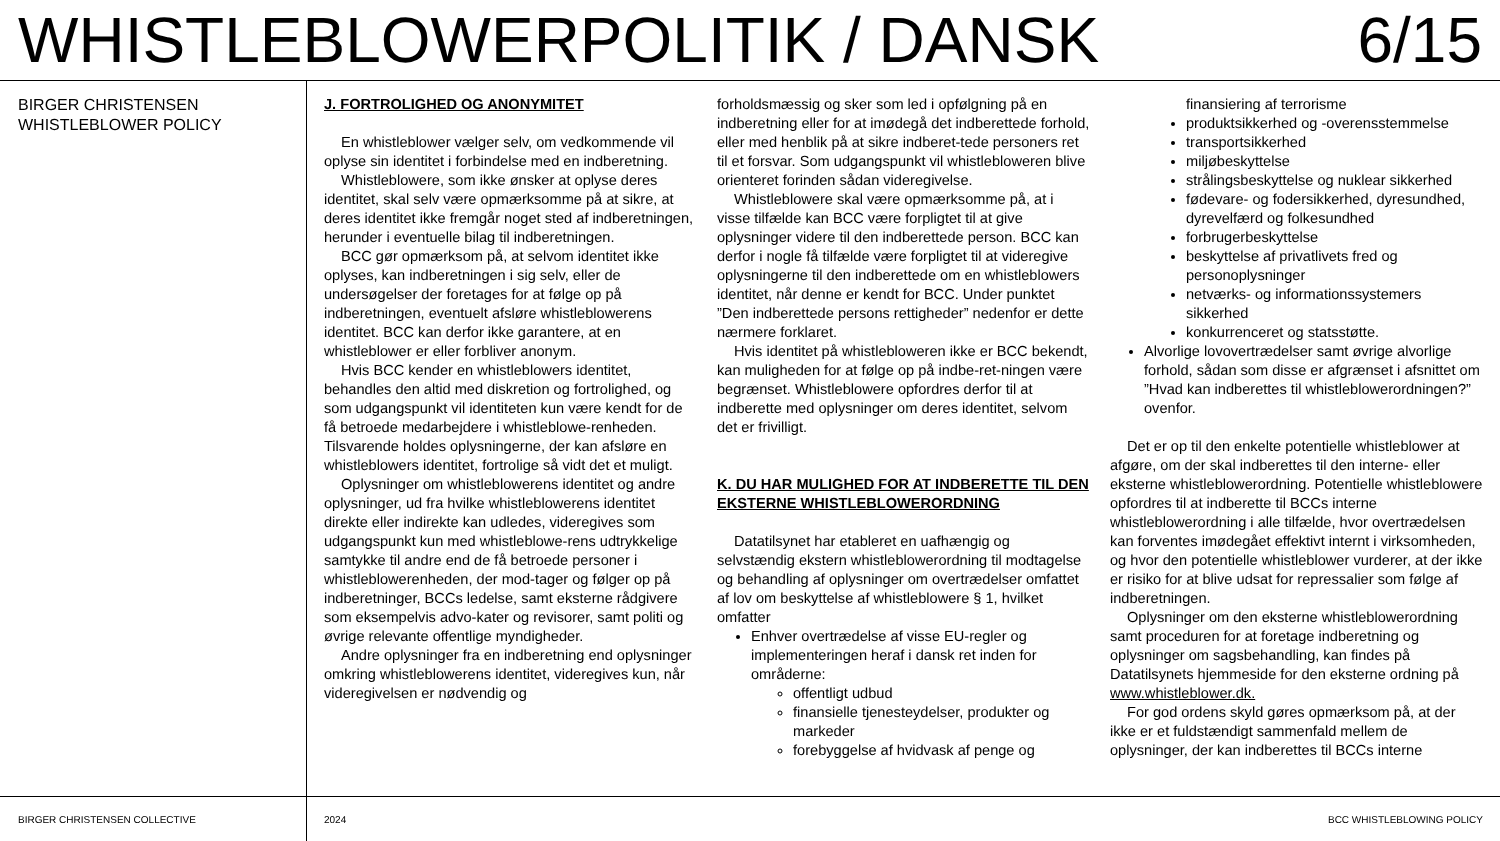WHISTLEBLOWERPOLITIK / DANSK 6/15
BIRGER CHRISTENSEN
WHISTLEBLOWER POLICY
J. FORTROLIGHED OG ANONYMITET
En whistleblower vælger selv, om vedkommende vil oplyse sin identitet i forbindelse med en indberetning.
Whistleblowere, som ikke ønsker at oplyse deres identitet, skal selv være opmærksomme på at sikre, at deres identitet ikke fremgår noget sted af indberetningen, herunder i eventuelle bilag til indberetningen.
BCC gør opmærksom på, at selvom identitet ikke oplyses, kan indberetningen i sig selv, eller de undersøgelser der foretages for at følge op på indberetningen, eventuelt afsløre whistleblowerens identitet. BCC kan derfor ikke garantere, at en whistleblower er eller forbliver anonym.
Hvis BCC kender en whistleblowers identitet, behandles den altid med diskretion og fortrolighed, og som udgangspunkt vil identiteten kun være kendt for de få betroede medarbejdere i whistleblowe-renheden. Tilsvarende holdes oplysningerne, der kan afsløre en whistleblowers identitet, fortrolige så vidt det et muligt.
Oplysninger om whistleblowerens identitet og andre oplysninger, ud fra hvilke whistleblowerens identitet direkte eller indirekte kan udledes, videregives som udgangspunkt kun med whistleblowe-rens udtrykkelige samtykke til andre end de få betroede personer i whistleblowerenheden, der mod-tager og følger op på indberetninger, BCCs ledelse, samt eksterne rådgivere som eksempelvis advo-kater og revisorer, samt politi og øvrige relevante offentlige myndigheder.
Andre oplysninger fra en indberetning end oplysninger omkring whistleblowerens identitet, videregives kun, når videregivelsen er nødvendig og
forholdsmæssig og sker som led i opfølgning på en indberetning eller for at imødegå det indberettede forhold, eller med henblik på at sikre indberet-tede personers ret til et forsvar. Som udgangspunkt vil whistlebloweren blive orienteret forinden sådan videregivelse.
Whistleblowere skal være opmærksomme på, at i visse tilfælde kan BCC være forpligtet til at give oplysninger videre til den indberettede person. BCC kan derfor i nogle få tilfælde være forpligtet til at videregive oplysningerne til den indberettede om en whistleblowers identitet, når denne er kendt for BCC. Under punktet ”Den indberettede persons rettigheder” nedenfor er dette nærmere forklaret.
Hvis identitet på whistlebloweren ikke er BCC bekendt, kan muligheden for at følge op på indbe-ret-ningen være begrænset. Whistleblowere opfordres derfor til at indberette med oplysninger om deres identitet, selvom det er frivilligt.
K. DU HAR MULIGHED FOR AT INDBERETTE TIL DEN EKSTERNE WHISTLEBLOWERORDNING
Datatilsynet har etableret en uafhængig og selvstændig ekstern whistleblowerordning til modtagelse og behandling af oplysninger om overtrædelser omfattet af lov om beskyttelse af whistleblowere § 1, hvilket omfatter
Enhver overtrædelse af visse EU-regler og implementeringen heraf i dansk ret inden for områderne:
offentligt udbud
finansielle tjenesteydelser, produkter og markeder
forebyggelse af hvidvask af penge og
finansiering af terrorisme
produktsikkerhed og -overensstemmelse
transportsikkerhed
miljøbeskyttelse
strålingsbeskyttelse og nuklear sikkerhed
fødevare- og fodersikkerhed, dyresundhed, dyrevelfærd og folkesundhed
forbrugerbeskyttelse
beskyttelse af privatlivets fred og personoplysninger
netværks- og informationssystemers sikkerhed
konkurrenceret og statsstøtte.
Alvorlige lovovertrædelser samt øvrige alvorlige forhold, sådan som disse er afgrænset i afsnittet om ”Hvad kan indberettes til whistleblowerordningen?” ovenfor.
Det er op til den enkelte potentielle whistleblower at afgøre, om der skal indberettes til den interne- eller eksterne whistleblowerordning. Potentielle whistleblowere opfordres til at indberette til BCCs interne whistleblowerordning i alle tilfælde, hvor overtrædelsen kan forventes imødegået effektivt internt i virksomheden, og hvor den potentielle whistleblower vurderer, at der ikke er risiko for at blive udsat for repressalier som følge af indberetningen.
Oplysninger om den eksterne whistleblowerordning samt proceduren for at foretage indberetning og oplysninger om sagsbehandling, kan findes på Datatilsynets hjemmeside for den eksterne ordning på www.whistleblower.dk.
For god ordens skyld gøres opmærksom på, at der ikke er et fuldstændigt sammenfald mellem de oplysninger, der kan indberettes til BCCs interne
BIRGER CHRISTENSEN COLLECTIVE
2024 BCC WHISTLEBLOWING POLICY